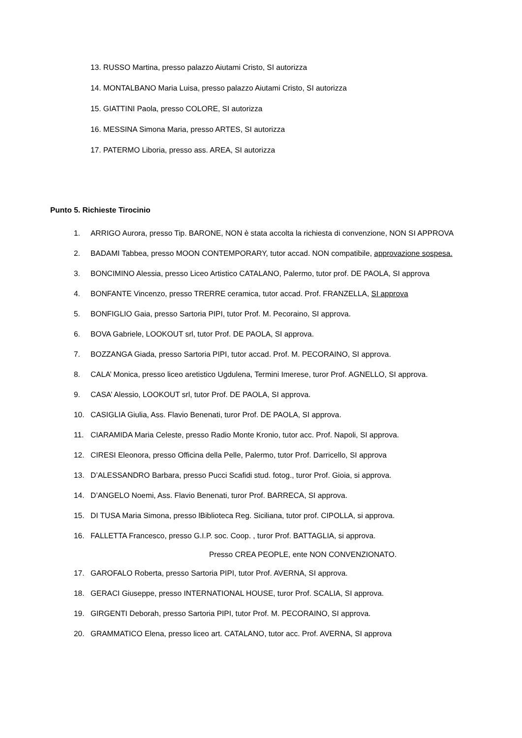13. RUSSO Martina, presso palazzo Aiutami Cristo, SI autorizza
14. MONTALBANO Maria Luisa, presso palazzo Aiutami Cristo, SI autorizza
15. GIATTINI Paola, presso COLORE, SI autorizza
16. MESSINA Simona Maria, presso ARTES, SI autorizza
17. PATERMO Liboria, presso ass. AREA, SI autorizza
Punto 5. Richieste Tirocinio
1. ARRIGO Aurora, presso Tip. BARONE, NON è stata accolta la richiesta di convenzione, NON SI APPROVA
2. BADAMI Tabbea, presso MOON CONTEMPORARY, tutor accad. NON compatibile, approvazione sospesa.
3. BONCIMINO Alessia, presso Liceo Artistico CATALANO, Palermo, tutor prof. DE PAOLA, SI approva
4. BONFANTE Vincenzo, presso TRERRE ceramica, tutor accad. Prof. FRANZELLA, SI approva
5. BONFIGLIO Gaia, presso Sartoria PIPI, tutor Prof. M. Pecoraino, SI approva.
6. BOVA Gabriele, LOOKOUT srl, tutor Prof. DE PAOLA, SI approva.
7. BOZZANGA Giada, presso Sartoria PIPI, tutor accad. Prof. M. PECORAINO, SI approva.
8. CALA’ Monica, presso liceo aretistico Ugdulena, Termini Imerese, turor Prof. AGNELLO, SI approva.
9. CASA’ Alessio, LOOKOUT srl, tutor Prof. DE PAOLA, SI approva.
10. CASIGLIA Giulia, Ass. Flavio Benenati, turor Prof. DE PAOLA, SI approva.
11. CIARAMIDA Maria Celeste, presso Radio Monte Kronio, tutor acc. Prof. Napoli, SI approva.
12. CIRESI Eleonora, presso Officina della Pelle, Palermo, tutor Prof. Darricello, SI approva
13. D’ALESSANDRO Barbara, presso Pucci Scafidi stud. fotog., turor Prof. Gioia, si approva.
14. D’ANGELO Noemi, Ass. Flavio Benenati, turor Prof. BARRECA, SI approva.
15. DI TUSA Maria Simona, presso lBiblioteca Reg. Siciliana, tutor prof. CIPOLLA, si approva.
16. FALLETTA Francesco, presso G.I.P. soc. Coop. , turor Prof. BATTAGLIA, si approva.
Presso CREA PEOPLE, ente NON CONVENZIONATO.
17. GAROFALO Roberta, presso Sartoria PIPI, tutor Prof. AVERNA, SI approva.
18. GERACI Giuseppe, presso INTERNATIONAL HOUSE, turor Prof. SCALIA, SI approva.
19. GIRGENTI Deborah, presso Sartoria PIPI, tutor Prof. M. PECORAINO, SI approva.
20. GRAMMATICO Elena, presso liceo art. CATALANO, tutor acc. Prof. AVERNA, SI approva